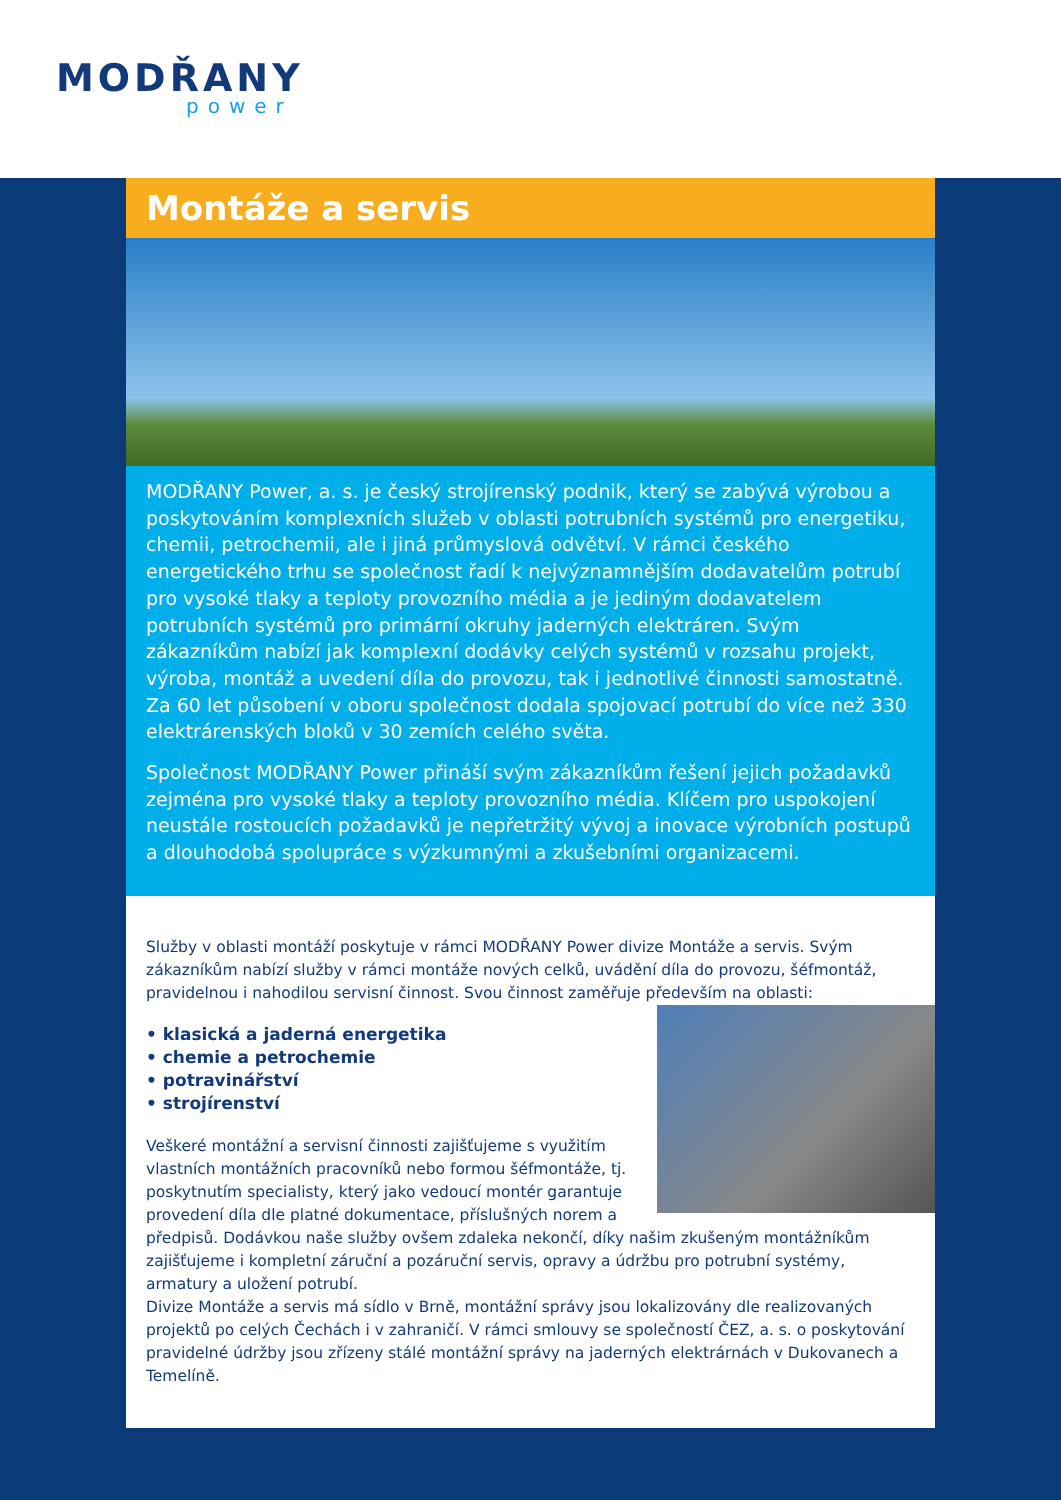MODŘANY
power
Montáže a servis
MODŘANY Power, a. s. je český strojírenský podnik, který se zabývá výrobou a poskytováním komplexních služeb v oblasti potrubních systémů pro energetiku, chemii, petrochemii, ale i jiná průmyslová odvětví. V rámci českého energetického trhu se společnost řadí k nejvýznamnějším dodavatelům potrubí pro vysoké tlaky a teploty provozního média a je jediným dodavatelem potrubních systémů pro primární okruhy jaderných elektráren. Svým zákazníkům nabízí jak komplexní dodávky celých systémů v rozsahu projekt, výroba, montáž a uvedení díla do provozu, tak i jednotlivé činnosti samostatně. Za 60 let působení v oboru společnost dodala spojovací potrubí do více než 330 elektrárenských bloků v 30 zemích celého světa.
Společnost MODŘANY Power přináší svým zákazníkům řešení jejich požadavků zejména pro vysoké tlaky a teploty provozního média. Klíčem pro uspokojení neustále rostoucích požadavků je nepřetržitý vývoj a inovace výrobních postupů a dlouhodobá spolupráce s výzkumnými a zkušebními organizacemi.
Služby v oblasti montáží poskytuje v rámci MODŘANY Power divize Montáže a servis. Svým zákazníkům nabízí služby v rámci montáže nových celků, uvádění díla do provozu, šéfmontáž, pravidelnou i nahodilou servisní činnost. Svou činnost zaměřuje především na oblasti:
• klasická a jaderná energetika
• chemie a petrochemie
• potravinářství
• strojírenství
Veškeré montážní a servisní činnosti zajišťujeme s využitím vlastních montážních pracovníků nebo formou šéfmontáže, tj. poskytnutím specialisty, který jako vedoucí montér garantuje provedení díla dle platné dokumentace, příslušných norem a předpisů. Dodávkou naše služby ovšem zdaleka nekončí, díky našim zkušeným montážníkům zajišťujeme i kompletní záruční a pozáruční servis, opravy a údržbu pro potrubní systémy, armatury a uložení potrubí.
Divize Montáže a servis má sídlo v Brně, montážní správy jsou lokalizovány dle realizovaných projektů po celých Čechách i v zahraničí. V rámci smlouvy se společností ČEZ, a. s. o poskytování pravidelné údržby jsou zřízeny stálé montážní správy na jaderných elektrárnách v Dukovanech a Temelíně.